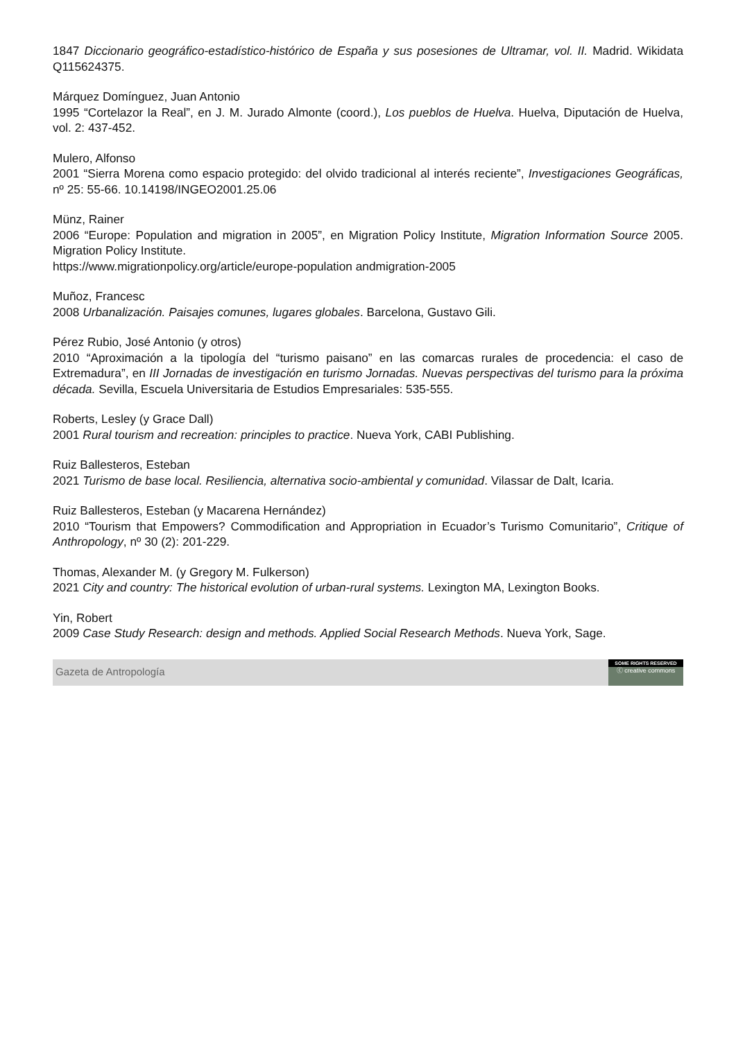1847 Diccionario geográfico-estadístico-histórico de España y sus posesiones de Ultramar, vol. II. Madrid. Wikidata Q115624375.
Márquez Domínguez, Juan Antonio
1995 “Cortelazor la Real”, en J. M. Jurado Almonte (coord.), Los pueblos de Huelva. Huelva, Diputación de Huelva, vol. 2: 437-452.
Mulero, Alfonso
2001 “Sierra Morena como espacio protegido: del olvido tradicional al interés reciente”, Investigaciones Geográficas, nº 25: 55-66. 10.14198/INGEO2001.25.06
Münz, Rainer
2006 “Europe: Population and migration in 2005”, en Migration Policy Institute, Migration Information Source 2005. Migration Policy Institute.
https://www.migrationpolicy.org/article/europe-population andmigration-2005
Muñoz, Francesc
2008 Urbanalización. Paisajes comunes, lugares globales. Barcelona, Gustavo Gili.
Pérez Rubio, José Antonio (y otros)
2010 “Aproximación a la tipología del “turismo paisano” en las comarcas rurales de procedencia: el caso de Extremadura”, en III Jornadas de investigación en turismo Jornadas. Nuevas perspectivas del turismo para la próxima década. Sevilla, Escuela Universitaria de Estudios Empresariales: 535-555.
Roberts, Lesley (y Grace Dall)
2001 Rural tourism and recreation: principles to practice. Nueva York, CABI Publishing.
Ruiz Ballesteros, Esteban
2021 Turismo de base local. Resiliencia, alternativa socio-ambiental y comunidad. Vilassar de Dalt, Icaria.
Ruiz Ballesteros, Esteban (y Macarena Hernández)
2010 “Tourism that Empowers? Commodification and Appropriation in Ecuador’s Turismo Comunitario”, Critique of Anthropology, nº 30 (2): 201-229.
Thomas, Alexander M. (y Gregory M. Fulkerson)
2021 City and country: The historical evolution of urban-rural systems. Lexington MA, Lexington Books.
Yin, Robert
2009 Case Study Research: design and methods. Applied Social Research Methods. Nueva York, Sage.
Gazeta de Antropología
SOME RIGHTS RESERVED
ⓒ creative commons